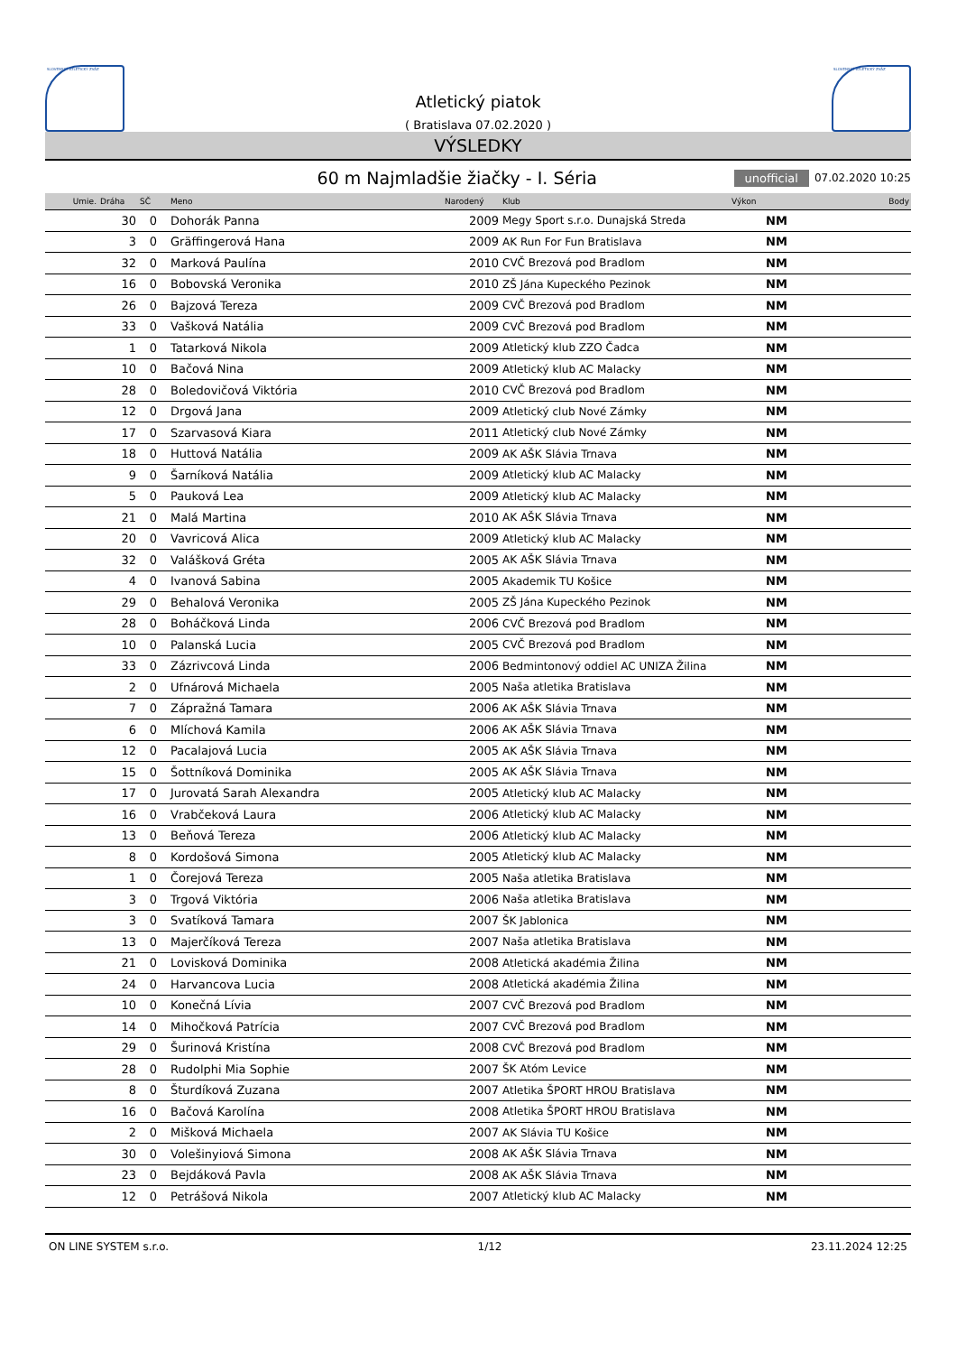SLOVENSKÝ ATLETICKÝ ZVÄZ
Atletický piatok
( Bratislava 07.02.2020 )
SLOVENSKÝ ATLETICKÝ ZVÄZ
VÝSLEDKY
60 m Najmladšie žiačky - I. Séria
unofficial 07.02.2020 10:25
| Umie. | Dráha | SČ | Meno | Narodený | Klub | Výkon | Body |
| --- | --- | --- | --- | --- | --- | --- | --- |
| | 30 | 0 | Dohorák Panna | 2009 | Megy Sport s.r.o. Dunajská Streda | NM | |
| | 3 | 0 | Gräffingerová Hana | 2009 | AK Run For Fun Bratislava | NM | |
| | 32 | 0 | Marková Paulína | 2010 | CVČ Brezová pod Bradlom | NM | |
| | 16 | 0 | Bobovská Veronika | 2010 | ZŠ Jána Kupeckého Pezinok | NM | |
| | 26 | 0 | Bajzová Tereza | 2009 | CVČ Brezová pod Bradlom | NM | |
| | 33 | 0 | Vašková Natália | 2009 | CVČ Brezová pod Bradlom | NM | |
| | 1 | 0 | Tatarková Nikola | 2009 | Atletický klub ZZO Čadca | NM | |
| | 10 | 0 | Bačová Nina | 2009 | Atletický klub AC Malacky | NM | |
| | 28 | 0 | Boledovičová Viktória | 2010 | CVČ Brezová pod Bradlom | NM | |
| | 12 | 0 | Drgová Jana | 2009 | Atletický club Nové Zámky | NM | |
| | 17 | 0 | Szarvasová Kiara | 2011 | Atletický club Nové Zámky | NM | |
| | 18 | 0 | Huttová Natália | 2009 | AK AŠK Slávia Trnava | NM | |
| | 9 | 0 | Šarníková Natália | 2009 | Atletický klub AC Malacky | NM | |
| | 5 | 0 | Pauková Lea | 2009 | Atletický klub AC Malacky | NM | |
| | 21 | 0 | Malá Martina | 2010 | AK AŠK Slávia Trnava | NM | |
| | 20 | 0 | Vavricová Alica | 2009 | Atletický klub AC Malacky | NM | |
| | 32 | 0 | Valášková Gréta | 2005 | AK AŠK Slávia Trnava | NM | |
| | 4 | 0 | Ivanová Sabina | 2005 | Akademik TU Košice | NM | |
| | 29 | 0 | Behalová Veronika | 2005 | ZŠ Jána Kupeckého Pezinok | NM | |
| | 28 | 0 | Boháčková Linda | 2006 | CVČ Brezová pod Bradlom | NM | |
| | 10 | 0 | Palanská Lucia | 2005 | CVČ Brezová pod Bradlom | NM | |
| | 33 | 0 | Zázrivcová Linda | 2006 | Bedmintonový oddiel AC UNIZA Žilina | NM | |
| | 2 | 0 | Ufnárová Michaela | 2005 | Naša atletika Bratislava | NM | |
| | 7 | 0 | Zápražná Tamara | 2006 | AK AŠK Slávia Trnava | NM | |
| | 6 | 0 | Mlíchová Kamila | 2006 | AK AŠK Slávia Trnava | NM | |
| | 12 | 0 | Pacalajová Lucia | 2005 | AK AŠK Slávia Trnava | NM | |
| | 15 | 0 | Šottníková Dominika | 2005 | AK AŠK Slávia Trnava | NM | |
| | 17 | 0 | Jurovatá Sarah Alexandra | 2005 | Atletický klub AC Malacky | NM | |
| | 16 | 0 | Vrabčeková Laura | 2006 | Atletický klub AC Malacky | NM | |
| | 13 | 0 | Beňová Tereza | 2006 | Atletický klub AC Malacky | NM | |
| | 8 | 0 | Kordošová Simona | 2005 | Atletický klub AC Malacky | NM | |
| | 1 | 0 | Čorejová Tereza | 2005 | Naša atletika Bratislava | NM | |
| | 3 | 0 | Trgová Viktória | 2006 | Naša atletika Bratislava | NM | |
| | 3 | 0 | Svatíková Tamara | 2007 | ŠK Jablonica | NM | |
| | 13 | 0 | Majerčíková Tereza | 2007 | Naša atletika Bratislava | NM | |
| | 21 | 0 | Lovisková Dominika | 2008 | Atletická akadémia Žilina | NM | |
| | 24 | 0 | Harvancova Lucia | 2008 | Atletická akadémia Žilina | NM | |
| | 10 | 0 | Konečná Lívia | 2007 | CVČ Brezová pod Bradlom | NM | |
| | 14 | 0 | Mihočková Patrícia | 2007 | CVČ Brezová pod Bradlom | NM | |
| | 29 | 0 | Šurinová Kristína | 2008 | CVČ Brezová pod Bradlom | NM | |
| | 28 | 0 | Rudolphi Mia Sophie | 2007 | ŠK Atóm Levice | NM | |
| | 8 | 0 | Šturdíková Zuzana | 2007 | Atletika ŠPORT HROU Bratislava | NM | |
| | 16 | 0 | Bačová Karolína | 2008 | Atletika ŠPORT HROU Bratislava | NM | |
| | 2 | 0 | Mišková Michaela | 2007 | AK Slávia TU Košice | NM | |
| | 30 | 0 | Volešinyiová Simona | 2008 | AK AŠK Slávia Trnava | NM | |
| | 23 | 0 | Bejdáková Pavla | 2008 | AK AŠK Slávia Trnava | NM | |
| | 12 | 0 | Petrášová Nikola | 2007 | Atletický klub AC Malacky | NM | |
ON LINE SYSTEM s.r.o. 1/12 23.11.2024 12:25